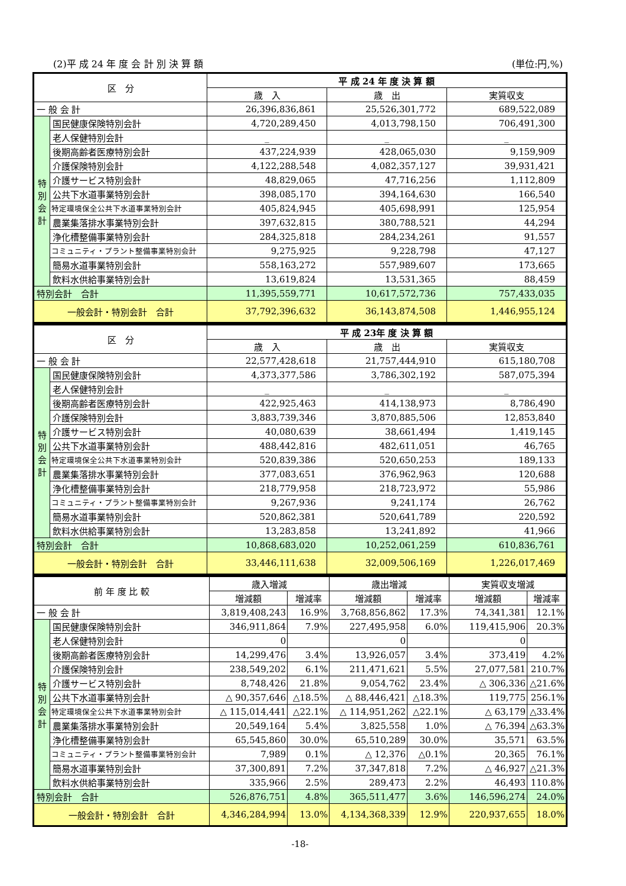(2)平 成 24 年 度 会 計 別 決 算 額 (単位:円,%)
| 区 分 | | 平 成 24 年 度 決 算 額 | | |
| --- | --- | --- | --- | --- |
| | | 歳 入 | 歳 出 | 実質収支 |
| 一 般 会 計 | | 26,396,836,861 | 25,526,301,772 | 689,522,089 |
| 特 別 会 計 | 国民健康保険特別会計 | 4,720,289,450 | 4,013,798,150 | 706,491,300 |
| | 老人保健特別会計 | _ | _ | _ |
| | 後期高齢者医療特別会計 | 437,224,939 | 428,065,030 | 9,159,909 |
| | 介護保険特別会計 | 4,122,288,548 | 4,082,357,127 | 39,931,421 |
| | 介護サービス特別会計 | 48,829,065 | 47,716,256 | 1,112,809 |
| | 公共下水道事業特別会計 | 398,085,170 | 394,164,630 | 166,540 |
| | 特定環境保全公共下水道事業特別会計 | 405,824,945 | 405,698,991 | 125,954 |
| | 農業集落排水事業特別会計 | 397,632,815 | 380,788,521 | 44,294 |
| | 浄化槽整備事業特別会計 | 284,325,818 | 284,234,261 | 91,557 |
| | コミュニティ・プラント整備事業特別会計 | 9,275,925 | 9,228,798 | 47,127 |
| | 簡易水道事業特別会計 | 558,163,272 | 557,989,607 | 173,665 |
| | 飲料水供給事業特別会計 | 13,619,824 | 13,531,365 | 88,459 |
| 特別会計 合計 | | 11,395,559,771 | 10,617,572,736 | 757,433,035 |
| 一般会計・特別会計 合計 | | 37,792,396,632 | 36,143,874,508 | 1,446,955,124 |
| 区 分 | | 平 成 23年 度 決 算 額 | | |
| --- | --- | --- | --- | --- |
| | | 歳 入 | 歳 出 | 実質収支 |
| 一 般 会 計 | | 22,577,428,618 | 21,757,444,910 | 615,180,708 |
| 特 別 会 計 | 国民健康保険特別会計 | 4,373,377,586 | 3,786,302,192 | 587,075,394 |
| | 老人保健特別会計 | _ | _ | _ |
| | 後期高齢者医療特別会計 | 422,925,463 | 414,138,973 | 8,786,490 |
| | 介護保険特別会計 | 3,883,739,346 | 3,870,885,506 | 12,853,840 |
| | 介護サービス特別会計 | 40,080,639 | 38,661,494 | 1,419,145 |
| | 公共下水道事業特別会計 | 488,442,816 | 482,611,051 | 46,765 |
| | 特定環境保全公共下水道事業特別会計 | 520,839,386 | 520,650,253 | 189,133 |
| | 農業集落排水事業特別会計 | 377,083,651 | 376,962,963 | 120,688 |
| | 浄化槽整備事業特別会計 | 218,779,958 | 218,723,972 | 55,986 |
| | コミュニティ・プラント整備事業特別会計 | 9,267,936 | 9,241,174 | 26,762 |
| | 簡易水道事業特別会計 | 520,862,381 | 520,641,789 | 220,592 |
| | 飲料水供給事業特別会計 | 13,283,858 | 13,241,892 | 41,966 |
| 特別会計 合計 | | 10,868,683,020 | 10,252,061,259 | 610,836,761 |
| 一般会計・特別会計 合計 | | 33,446,111,638 | 32,009,506,169 | 1,226,017,469 |
| 前 年 度 比 較 | | 歳入増減 | | 歳出増減 | | 実質収支増減 | |
| --- | --- | --- | --- | --- | --- | --- | --- |
| | | 増減額 | 増減率 | 増減額 | 増減率 | 増減額 | 増減率 |
| 一 般 会 計 | | 3,819,408,243 | 16.9% | 3,768,856,862 | 17.3% | 74,341,381 | 12.1% |
| 特 別 会 計 | 国民健康保険特別会計 | 346,911,864 | 7.9% | 227,495,958 | 6.0% | 119,415,906 | 20.3% |
| | 老人保健特別会計 | 0 | | 0 | | 0 | |
| | 後期高齢者医療特別会計 | 14,299,476 | 3.4% | 13,926,057 | 3.4% | 373,419 | 4.2% |
| | 介護保険特別会計 | 238,549,202 | 6.1% | 211,471,621 | 5.5% | 27,077,581 | 210.7% |
| | 介護サービス特別会計 | 8,748,426 | 21.8% | 9,054,762 | 23.4% | △ 306,336 | △21.6% |
| | 公共下水道事業特別会計 | △ 90,357,646 | △18.5% | △ 88,446,421 | △18.3% | 119,775 | 256.1% |
| | 特定環境保全公共下水道事業特別会計 | △ 115,014,441 | △22.1% | △ 114,951,262 | △22.1% | △ 63,179 | △33.4% |
| | 農業集落排水事業特別会計 | 20,549,164 | 5.4% | 3,825,558 | 1.0% | △ 76,394 | △63.3% |
| | 浄化槽整備事業特別会計 | 65,545,860 | 30.0% | 65,510,289 | 30.0% | 35,571 | 63.5% |
| | コミュニティ・プラント整備事業特別会計 | 7,989 | 0.1% | △ 12,376 | △0.1% | 20,365 | 76.1% |
| | 簡易水道事業特別会計 | 37,300,891 | 7.2% | 37,347,818 | 7.2% | △ 46,927 | △21.3% |
| | 飲料水供給事業特別会計 | 335,966 | 2.5% | 289,473 | 2.2% | 46,493 | 110.8% |
| 特別会計 合計 | | 526,876,751 | 4.8% | 365,511,477 | 3.6% | 146,596,274 | 24.0% |
| 一般会計・特別会計 合計 | | 4,346,284,994 | 13.0% | 4,134,368,339 | 12.9% | 220,937,655 | 18.0% |
-18-